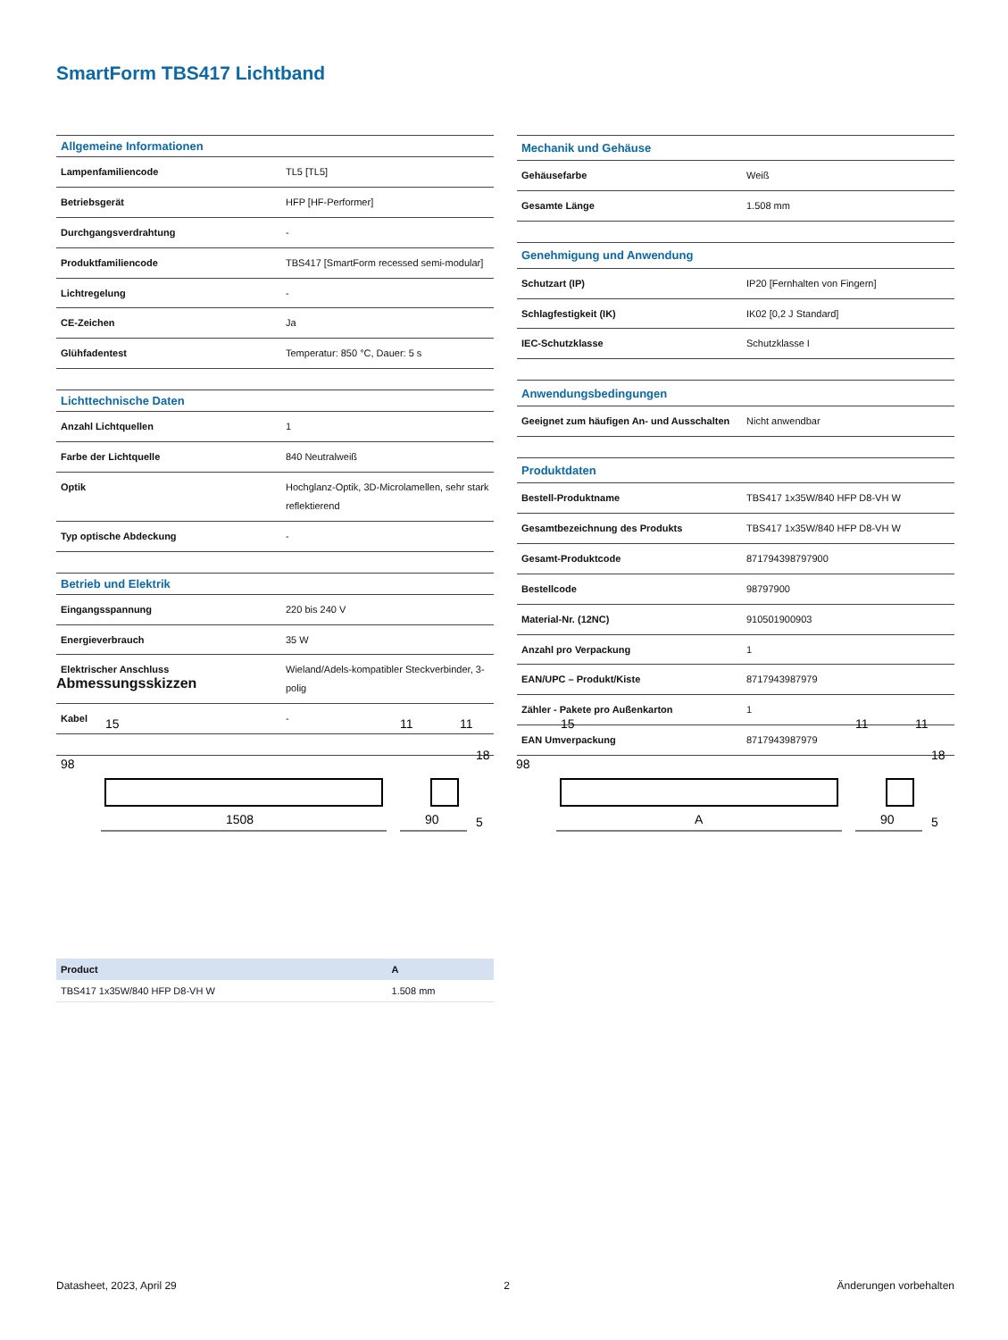SmartForm TBS417 Lichtband
| Allgemeine Informationen | |
| --- | --- |
| Lampenfamiliencode | TL5 [TL5] |
| Betriebsgerät | HFP [HF-Performer] |
| Durchgangsverdrahtung | - |
| Produktfamiliencode | TBS417 [SmartForm recessed semi-modular] |
| Lichtregelung | - |
| CE-Zeichen | Ja |
| Glühfadentest | Temperatur: 850 °C, Dauer: 5 s |
| Lichttechnische Daten | |
| Anzahl Lichtquellen | 1 |
| Farbe der Lichtquelle | 840 Neutralweiß |
| Optik | Hochglanz-Optik, 3D-Microlamellen, sehr stark reflektierend |
| Typ optische Abdeckung | - |
| Betrieb und Elektrik | |
| Eingangsspannung | 220 bis 240 V |
| Energieverbrauch | 35 W |
| Elektrischer Anschluss | Wieland/Adels-kompatibler Steckverbinder, 3-polig |
| Kabel | - |
| Mechanik und Gehäuse | |
| --- | --- |
| Gehäusefarbe | Weiß |
| Gesamte Länge | 1.508 mm |
| Genehmigung und Anwendung | |
| Schutzart (IP) | IP20 [Fernhalten von Fingern] |
| Schlagfestigkeit (IK) | IK02 [0,2 J Standard] |
| IEC-Schutzklasse | Schutzklasse I |
| Anwendungsbedingungen | |
| Geeignet zum häufigen An- und Ausschalten | Nicht anwendbar |
| Produktdaten | |
| Bestell-Produktname | TBS417 1x35W/840 HFP D8-VH W |
| Gesamtbezeichnung des Produkts | TBS417 1x35W/840 HFP D8-VH W |
| Gesamt-Produktcode | 871794398797900 |
| Bestellcode | 98797900 |
| Material-Nr. (12NC) | 910501900903 |
| Anzahl pro Verpackung | 1 |
| EAN/UPC – Produkt/Kiste | 8717943987979 |
| Zähler - Pakete pro Außenkarton | 1 |
| EAN Umverpackung | 8717943987979 |
Abmessungsskizzen
15
11
11
98
18
5
1508
90
15
11
11
98
18
5
A
90
| Product | A |
| --- | --- |
| TBS417 1x35W/840 HFP D8-VH W | 1.508 mm |
Datasheet, 2023, April 29 2 Änderungen vorbehalten